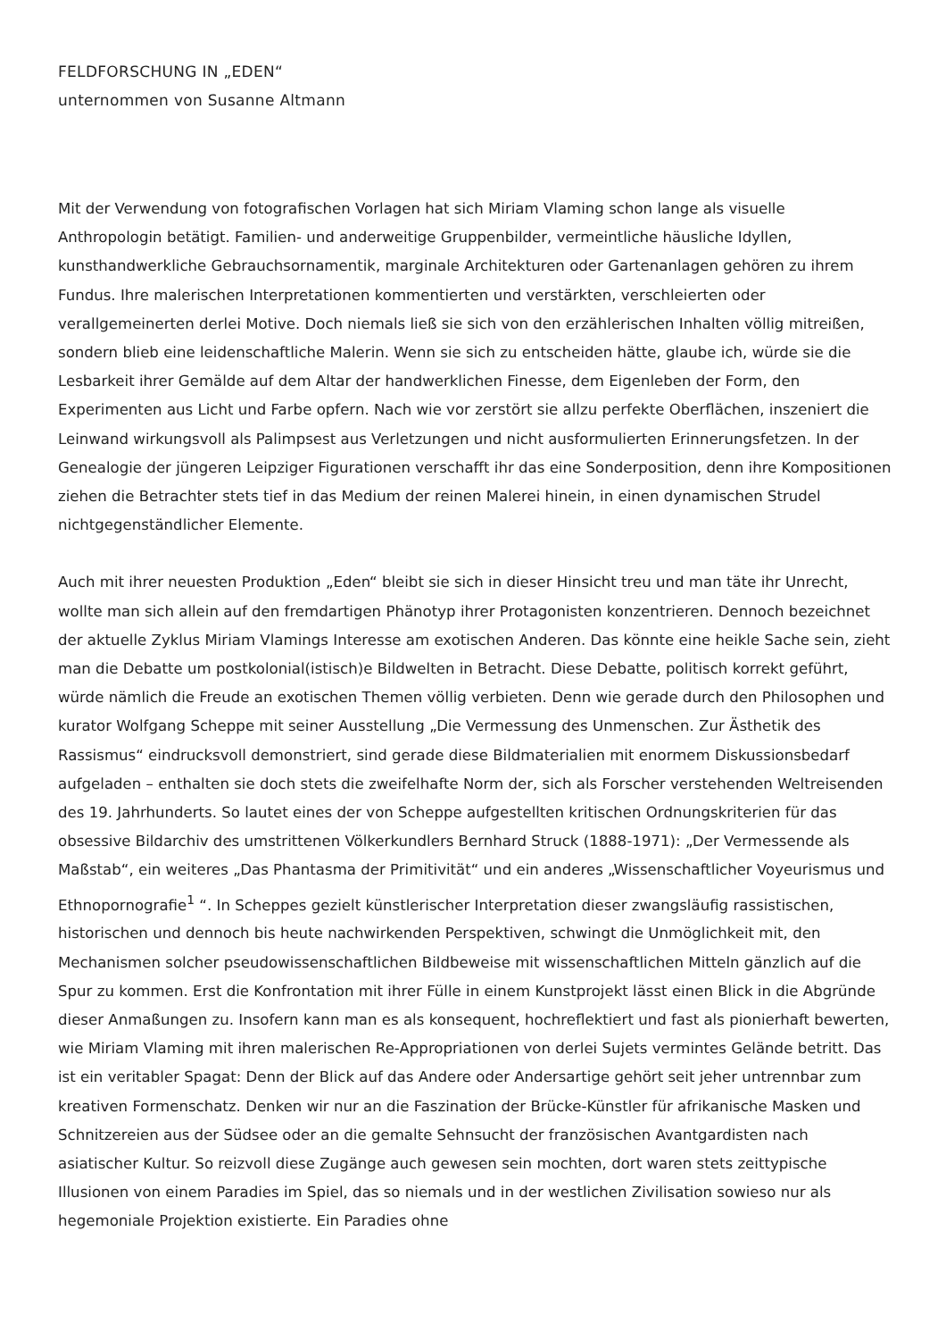FELDFORSCHUNG IN „EDEN“
unternommen von Susanne Altmann
Mit der Verwendung von fotografischen Vorlagen hat sich Miriam Vlaming schon lange als visuelle Anthropologin betätigt. Familien- und anderweitige Gruppenbilder, vermeintliche häusliche Idyllen, kunsthandwerkliche Gebrauchsornamentik, marginale Architekturen oder Gartenanlagen gehören zu ihrem Fundus. Ihre malerischen Interpretationen kommentierten und verstärkten, verschleierten oder verallgemeinerten derlei Motive. Doch niemals ließ sie sich von den erzählerischen Inhalten völlig mitreißen, sondern blieb eine leidenschaftliche Malerin. Wenn sie sich zu entscheiden hätte, glaube ich, würde sie die Lesbarkeit ihrer Gemälde auf dem Altar der handwerklichen Finesse, dem Eigenleben der Form, den Experimenten aus Licht und Farbe opfern. Nach wie vor zerstört sie allzu perfekte Oberflächen, inszeniert die Leinwand wirkungsvoll als Palimpsest aus Verletzungen und nicht ausformulierten Erinnerungsfetzen. In der Genealogie der jüngeren Leipziger Figurationen verschafft ihr das eine Sonderposition, denn ihre Kompositionen ziehen die Betrachter stets tief in das Medium der reinen Malerei hinein, in einen dynamischen Strudel nichtgegenständlicher Elemente.
Auch mit ihrer neuesten Produktion „Eden“ bleibt sie sich in dieser Hinsicht treu und man täte ihr Unrecht, wollte man sich allein auf den fremdartigen Phänotyp ihrer Protagonisten konzentrieren. Dennoch bezeichnet der aktuelle Zyklus Miriam Vlamings Interesse am exotischen Anderen. Das könnte eine heikle Sache sein, zieht man die Debatte um postkolonial(istisch)e Bildwelten in Betracht. Diese Debatte, politisch korrekt geführt, würde nämlich die Freude an exotischen Themen völlig verbieten. Denn wie gerade durch den Philosophen und kurator Wolfgang Scheppe mit seiner Ausstellung „Die Vermessung des Unmenschen. Zur Ästhetik des Rassismus“ eindrucksvoll demonstriert, sind gerade diese Bildmaterialien mit enormem Diskussionsbedarf aufgeladen – enthalten sie doch stets die zweifelhafte Norm der, sich als Forscher verstehenden Weltreisenden des 19. Jahrhunderts. So lautet eines der von Scheppe aufgestellten kritischen Ordnungskriterien für das obsessive Bildarchiv des umstrittenen Völkerkundlers Bernhard Struck (1888-1971): „Der Vermessende als Maßstab“, ein weiteres „Das Phantasma der Primitivität“ und ein anderes „Wissenschaftlicher Voyeurismus und Ethnopornografie<sup>1</sup> “. In Scheppes gezielt künstlerischer Interpretation dieser zwangsläufig rassistischen, historischen und dennoch bis heute nachwirkenden Perspektiven, schwingt die Unmöglichkeit mit, den Mechanismen solcher pseudowissenschaftlichen Bildbeweise mit wissenschaftlichen Mitteln gänzlich auf die Spur zu kommen. Erst die Konfrontation mit ihrer Fülle in einem Kunstprojekt lässt einen Blick in die Abgründe dieser Anmaßungen zu. Insofern kann man es als konsequent, hochreflektiert und fast als pionierhaft bewerten, wie Miriam Vlaming mit ihren malerischen Re-Appropriationen von derlei Sujets vermintes Gelände betritt. Das ist ein veritabler Spagat: Denn der Blick auf das Andere oder Andersartige gehört seit jeher untrennbar zum kreativen Formenschatz. Denken wir nur an die Faszination der Brücke-Künstler für afrikanische Masken und Schnitzereien aus der Südsee oder an die gemalte Sehnsucht der französischen Avantgardisten nach asiatischer Kultur. So reizvoll diese Zugänge auch gewesen sein mochten, dort waren stets zeittypische Illusionen von einem Paradies im Spiel, das so niemals und in der westlichen Zivilisation sowieso nur als hegemoniale Projektion existierte. Ein Paradies ohne